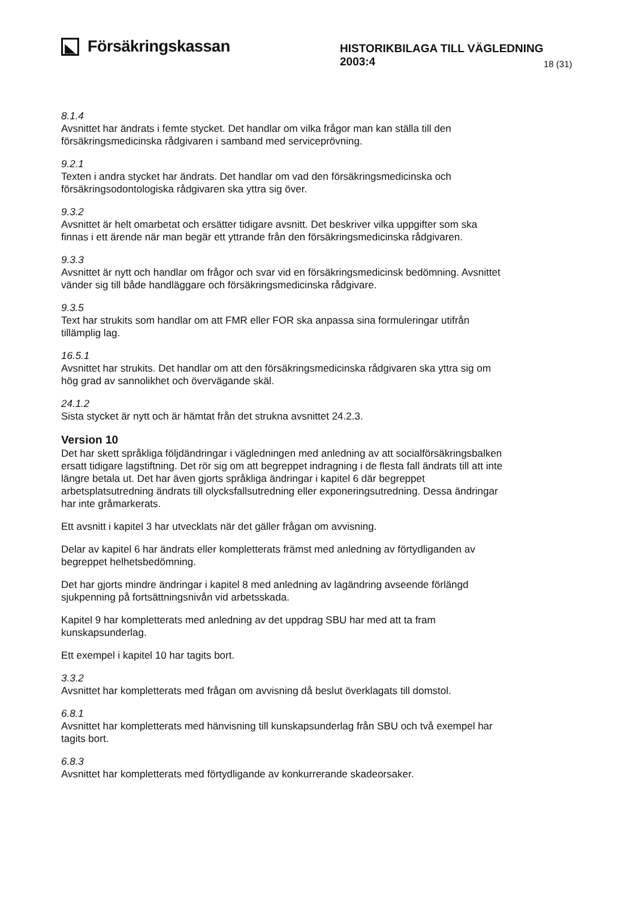Försäkringskassan
HISTORIKBILAGA TILL VÄGLEDNING 2003:4
18 (31)
8.1.4
Avsnittet har ändrats i femte stycket. Det handlar om vilka frågor man kan ställa till den försäkringsmedicinska rådgivaren i samband med serviceprövning.
9.2.1
Texten i andra stycket har ändrats. Det handlar om vad den försäkringsmedicinska och försäkringsodontologiska rådgivaren ska yttra sig över.
9.3.2
Avsnittet är helt omarbetat och ersätter tidigare avsnitt. Det beskriver vilka uppgifter som ska finnas i ett ärende när man begär ett yttrande från den försäkringsmedicinska rådgivaren.
9.3.3
Avsnittet är nytt och handlar om frågor och svar vid en försäkringsmedicinsk bedömning. Avsnittet vänder sig till både handläggare och försäkringsmedicinska rådgivare.
9.3.5
Text har strukits som handlar om att FMR eller FOR ska anpassa sina formuleringar utifrån tillämplig lag.
16.5.1
Avsnittet har strukits. Det handlar om att den försäkringsmedicinska rådgivaren ska yttra sig om hög grad av sannolikhet och övervägande skäl.
24.1.2
Sista stycket är nytt och är hämtat från det strukna avsnittet 24.2.3.
Version 10
Det har skett språkliga följdändringar i vägledningen med anledning av att socialförsäkringsbalken ersatt tidigare lagstiftning. Det rör sig om att begreppet indragning i de flesta fall ändrats till att inte längre betala ut. Det har även gjorts språkliga ändringar i kapitel 6 där begreppet arbetsplatsutredning ändrats till olycksfallsutredning eller exponeringsutredning. Dessa ändringar har inte gråmarkerats.
Ett avsnitt i kapitel 3 har utvecklats när det gäller frågan om avvisning.
Delar av kapitel 6 har ändrats eller kompletterats främst med anledning av förtydliganden av begreppet helhetsbedömning.
Det har gjorts mindre ändringar i kapitel 8 med anledning av lagändring avseende förlängd sjukpenning på fortsättningsnivån vid arbetsskada.
Kapitel 9 har kompletterats med anledning av det uppdrag SBU har med att ta fram kunskapsunderlag.
Ett exempel i kapitel 10 har tagits bort.
3.3.2
Avsnittet har kompletterats med frågan om avvisning då beslut överklagats till domstol.
6.8.1
Avsnittet har kompletterats med hänvisning till kunskapsunderlag från SBU och två exempel har tagits bort.
6.8.3
Avsnittet har kompletterats med förtydligande av konkurrerande skadeorsaker.